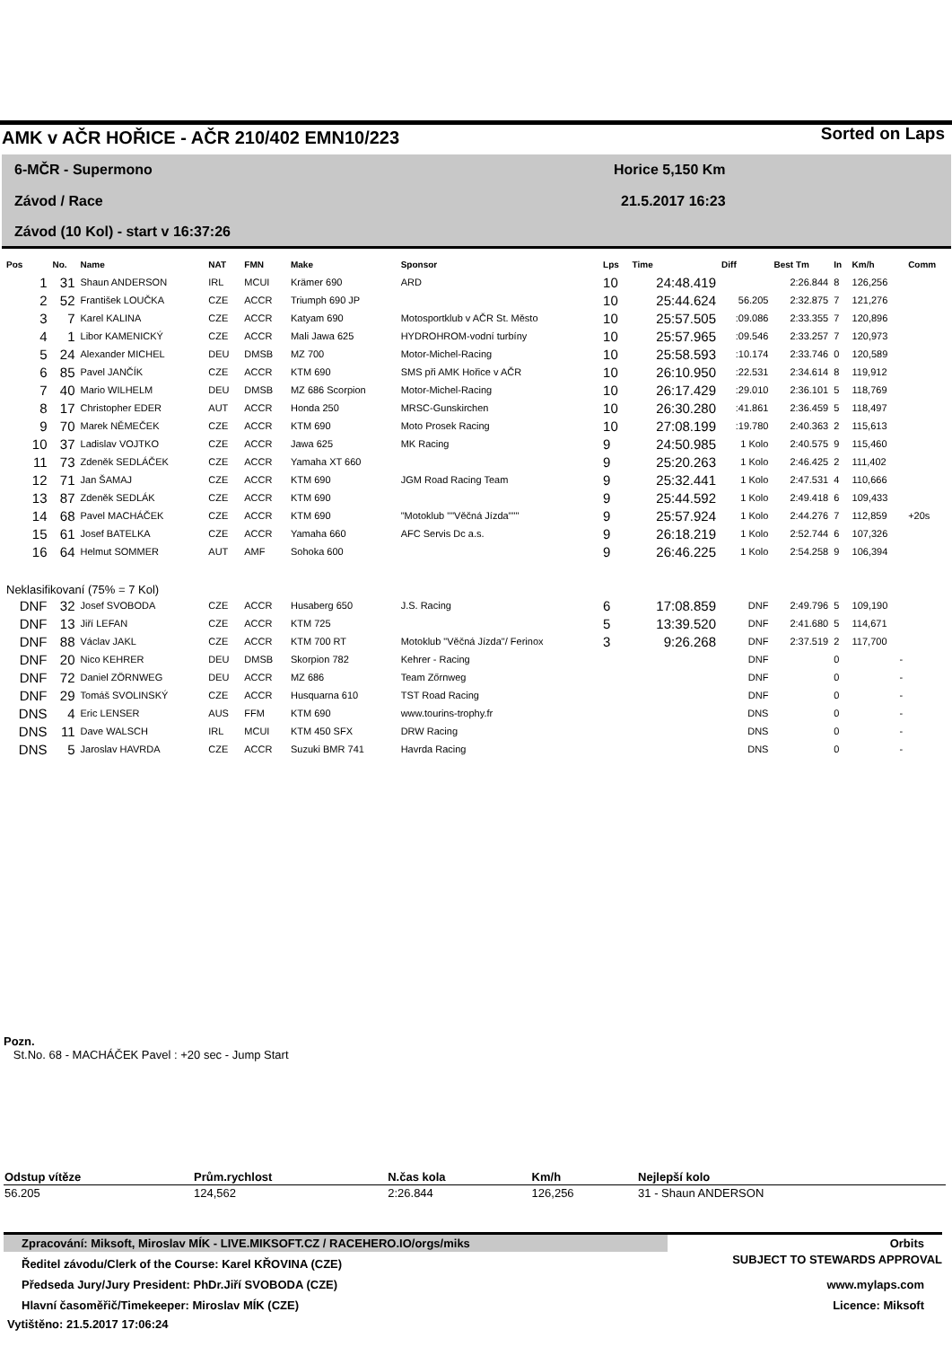AMK v AČR HOŘICE - AČR 210/402 EMN10/223
Sorted on Laps
6-MČR - Supermono
Závod / Race
Závod (10 Kol) - start v 16:37:26
Horice 5,150 Km
21.5.2017 16:23
| Pos | No. | Name | NAT | FMN | Make | Sponsor | Lps | Time | Diff | Best Tm | In | Km/h | Comm |
| --- | --- | --- | --- | --- | --- | --- | --- | --- | --- | --- | --- | --- | --- |
| 1 | 31 | Shaun ANDERSON | IRL | MCUI | Krämer 690 | ARD | 10 | 24:48.419 | | 2:26.844 | 8 | 126,256 | |
| 2 | 52 | František LOUČKA | CZE | ACCR | Triumph 690 JP | | 10 | 25:44.624 | 56.205 | 2:32.875 | 7 | 121,276 | |
| 3 | 7 | Karel KALINA | CZE | ACCR | Katyam 690 | Motosportklub v AČR St. Město | 10 | 25:57.505 | :09.086 | 2:33.355 | 7 | 120,896 | |
| 4 | 1 | Libor KAMENICKÝ | CZE | ACCR | Mali Jawa 625 | HYDROHROM-vodní turbíny | 10 | 25:57.965 | :09.546 | 2:33.257 | 7 | 120,973 | |
| 5 | 24 | Alexander MICHEL | DEU | DMSB | MZ 700 | Motor-Michel-Racing | 10 | 25:58.593 | :10.174 | 2:33.746 | 0 | 120,589 | |
| 6 | 85 | Pavel JANČÍK | CZE | ACCR | KTM 690 | SMS při AMK Hořice v AČR | 10 | 26:10.950 | :22.531 | 2:34.614 | 8 | 119,912 | |
| 7 | 40 | Mario WILHELM | DEU | DMSB | MZ 686 Scorpion | Motor-Michel-Racing | 10 | 26:17.429 | :29.010 | 2:36.101 | 5 | 118,769 | |
| 8 | 17 | Christopher EDER | AUT | ACCR | Honda 250 | MRSC-Gunskirchen | 10 | 26:30.280 | :41.861 | 2:36.459 | 5 | 118,497 | |
| 9 | 70 | Marek NĚMEČEK | CZE | ACCR | KTM 690 | Moto Prosek Racing | 10 | 27:08.199 | :19.780 | 2:40.363 | 2 | 115,613 | |
| 10 | 37 | Ladislav VOJTKO | CZE | ACCR | Jawa 625 | MK Racing | 9 | 24:50.985 | 1 Kolo | 2:40.575 | 9 | 115,460 | |
| 11 | 73 | Zdeněk SEDLÁČEK | CZE | ACCR | Yamaha XT 660 | | 9 | 25:20.263 | 1 Kolo | 2:46.425 | 2 | 111,402 | |
| 12 | 71 | Jan ŠAMAJ | CZE | ACCR | KTM 690 | JGM Road Racing Team | 9 | 25:32.441 | 1 Kolo | 2:47.531 | 4 | 110,666 | |
| 13 | 87 | Zdeněk SEDLÁK | CZE | ACCR | KTM 690 | | 9 | 25:44.592 | 1 Kolo | 2:49.418 | 6 | 109,433 | |
| 14 | 68 | Pavel MACHÁČEK | CZE | ACCR | KTM 690 | "Motoklub ""Věčná Jízda""" | 9 | 25:57.924 | 1 Kolo | 2:44.276 | 7 | 112,859 | +20s |
| 15 | 61 | Josef BATELKA | CZE | ACCR | Yamaha 660 | AFC Servis Dc a.s. | 9 | 26:18.219 | 1 Kolo | 2:52.744 | 6 | 107,326 | |
| 16 | 64 | Helmut SOMMER | AUT | AMF | Sohoka 600 | | 9 | 26:46.225 | 1 Kolo | 2:54.258 | 9 | 106,394 | |
| Neklasifikovaní (75% = 7 Kol) | | | | | | | | | | | | | |
| DNF | 32 | Josef SVOBODA | CZE | ACCR | Husaberg 650 | J.S. Racing | 6 | 17:08.859 | DNF | 2:49.796 | 5 | 109,190 | |
| DNF | 13 | Jiří LEFAN | CZE | ACCR | KTM 725 | | 5 | 13:39.520 | DNF | 2:41.680 | 5 | 114,671 | |
| DNF | 88 | Václav JAKL | CZE | ACCR | KTM 700 RT | Motoklub "Věčná Jízda"/ Ferinox | 3 | 9:26.268 | DNF | 2:37.519 | 2 | 117,700 | |
| DNF | 20 | Nico KEHRER | DEU | DMSB | Skorpion 782 | Kehrer - Racing | | | DNF | | 0 | - | |
| DNF | 72 | Daniel ZÖRNWEG | DEU | ACCR | MZ 686 | Team Zőrnweg | | | DNF | | 0 | - | |
| DNF | 29 | Tomáš SVOLINSKÝ | CZE | ACCR | Husquarna 610 | TST Road Racing | | | DNF | | 0 | - | |
| DNS | 4 | Eric LENSER | AUS | FFM | KTM 690 | www.tourins-trophy.fr | | | DNS | | 0 | - | |
| DNS | 11 | Dave WALSCH | IRL | MCUI | KTM 450 SFX | DRW Racing | | | DNS | | 0 | - | |
| DNS | 5 | Jaroslav HAVRDA | CZE | ACCR | Suzuki BMR 741 | Havrda Racing | | | DNS | | 0 | - | |
Pozn.
St.No. 68 - MACHÁČEK Pavel : +20 sec - Jump Start
| Odstup vítěze | Prům.rychlost | N.čas kola | Km/h | Nejlepší kolo |
| --- | --- | --- | --- | --- |
| 56.205 | 124,562 | 2:26.844 | 126,256 | 31 - Shaun ANDERSON |
Zpracování: Miksoft, Miroslav MÍK - LIVE.MIKSOFT.CZ / RACEHERO.IO/orgs/miks
Orbits
SUBJECT TO STEWARDS APPROVAL
Ředitel závodu/Clerk of the Course: Karel KŘOVINA (CZE)
Předseda Jury/Jury President: PhDr.Jiří SVOBODA (CZE) www.mylaps.com
Hlavní časoměřič/Timekeeper: Miroslav MÍK (CZE) Licence: Miksoft
Vytištěno: 21.5.2017 17:06:24